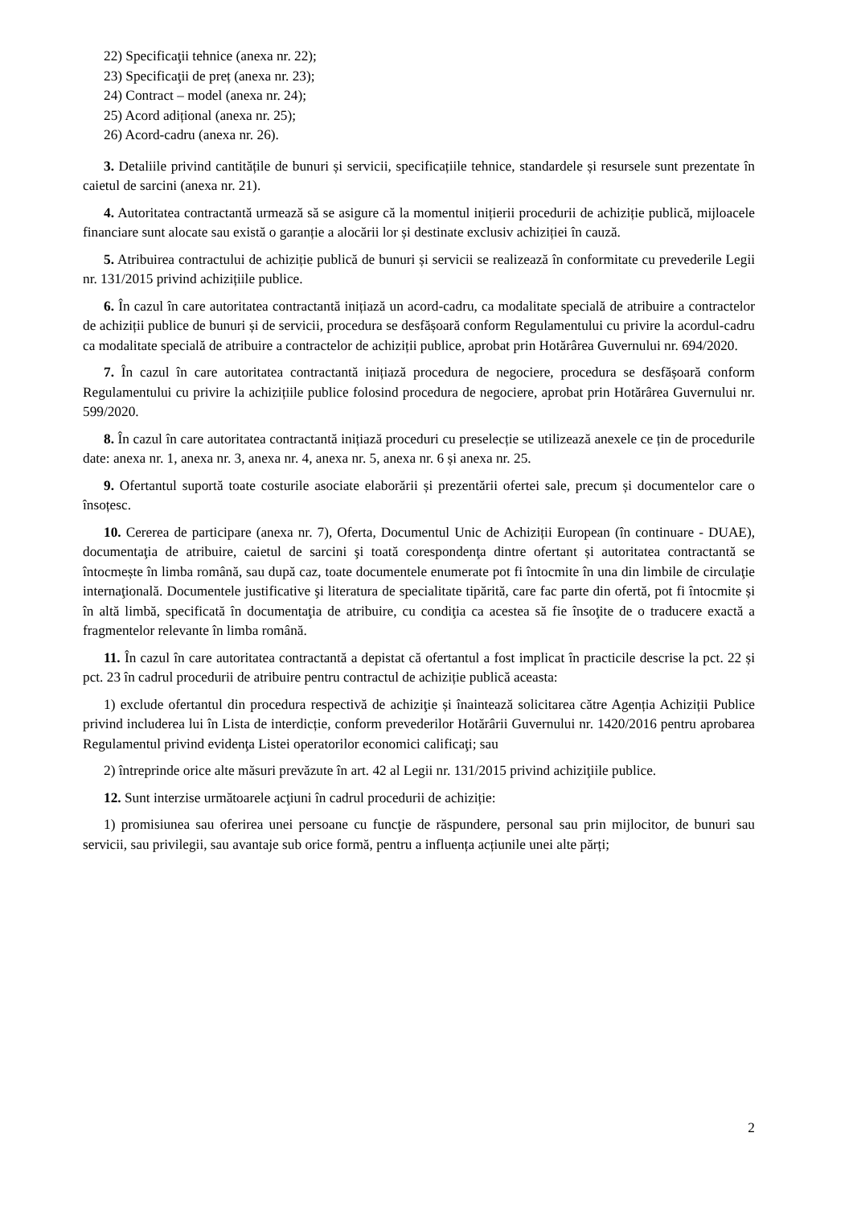22) Specificaţii tehnice (anexa nr. 22);
23) Specificaţii de preț (anexa nr. 23);
24) Contract – model (anexa nr. 24);
25) Acord adițional (anexa nr. 25);
26) Acord-cadru (anexa nr. 26).
3. Detaliile privind cantitățile de bunuri și servicii, specificațiile tehnice, standardele și resursele sunt prezentate în caietul de sarcini (anexa nr. 21).
4. Autoritatea contractantă urmează să se asigure că la momentul inițierii procedurii de achiziție publică, mijloacele financiare sunt alocate sau există o garanție a alocării lor și destinate exclusiv achiziției în cauză.
5. Atribuirea contractului de achiziție publică de bunuri și servicii se realizează în conformitate cu prevederile Legii nr. 131/2015 privind achizițiile publice.
6. În cazul în care autoritatea contractantă inițiază un acord-cadru, ca modalitate specială de atribuire a contractelor de achiziții publice de bunuri și de servicii, procedura se desfășoară conform Regulamentului cu privire la acordul-cadru ca modalitate specială de atribuire a contractelor de achiziții publice, aprobat prin Hotărârea Guvernului nr. 694/2020.
7. În cazul în care autoritatea contractantă inițiază procedura de negociere, procedura se desfășoară conform Regulamentului cu privire la achizițiile publice folosind procedura de negociere, aprobat prin Hotărârea Guvernului nr. 599/2020.
8. În cazul în care autoritatea contractantă inițiază proceduri cu preselecție se utilizează anexele ce țin de procedurile date: anexa nr. 1, anexa nr. 3, anexa nr. 4, anexa nr. 5, anexa nr. 6 și anexa nr. 25.
9. Ofertantul suportă toate costurile asociate elaborării și prezentării ofertei sale, precum și documentelor care o însoțesc.
10. Cererea de participare (anexa nr. 7), Oferta, Documentul Unic de Achiziții European (în continuare - DUAE), documentaţia de atribuire, caietul de sarcini şi toată corespondenţa dintre ofertant și autoritatea contractantă se întocmește în limba română, sau după caz, toate documentele enumerate pot fi întocmite în una din limbile de circulaţie internaţională. Documentele justificative şi literatura de specialitate tipărită, care fac parte din ofertă, pot fi întocmite și în altă limbă, specificată în documentaţia de atribuire, cu condiţia ca acestea să fie însoţite de o traducere exactă a fragmentelor relevante în limba română.
11. În cazul în care autoritatea contractantă a depistat că ofertantul a fost implicat în practicile descrise la pct. 22 și pct. 23 în cadrul procedurii de atribuire pentru contractul de achiziție publică aceasta:
1) exclude ofertantul din procedura respectivă de achiziţie și înaintează solicitarea către Agenția Achiziții Publice privind includerea lui în Lista de interdicție, conform prevederilor Hotărârii Guvernului nr. 1420/2016 pentru aprobarea Regulamentul privind evidenţa Listei operatorilor economici calificaţi; sau
2) întreprinde orice alte măsuri prevăzute în art. 42 al Legii nr. 131/2015 privind achiziţiile publice.
12. Sunt interzise următoarele acţiuni în cadrul procedurii de achiziție:
1) promisiunea sau oferirea unei persoane cu funcţie de răspundere, personal sau prin mijlocitor, de bunuri sau servicii, sau privilegii, sau avantaje sub orice formă, pentru a influența acțiunile unei alte părți;
2